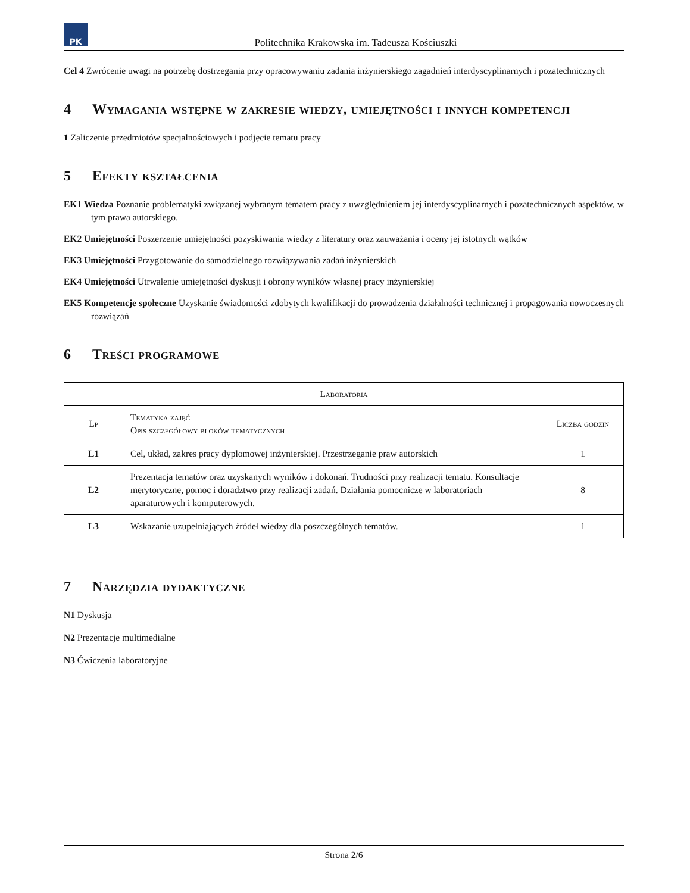PK
Politechnika Krakowska im. Tadeusza Kościuszki
Cel 4 Zwrócenie uwagi na potrzebę dostrzegania przy opracowywaniu zadania inżynierskiego zagadnień interdyscyplinarnych i pozatechnicznych
4 Wymagania wstępne w zakresie wiedzy, umiejętności i innych kompetencji
1 Zaliczenie przedmiotów specjalnościowych i podjęcie tematu pracy
5 Efekty kształcenia
EK1 Wiedza Poznanie problematyki związanej wybranym tematem pracy z uwzględnieniem jej interdyscyplinarnych i pozatechnicznych aspektów, w tym prawa autorskiego.
EK2 Umiejętności Poszerzenie umiejętności pozyskiwania wiedzy z literatury oraz zauważania i oceny jej istotnych wątków
EK3 Umiejętności Przygotowanie do samodzielnego rozwiązywania zadań inżynierskich
EK4 Umiejętności Utrwalenie umiejętności dyskusji i obrony wyników własnej pracy inżynierskiej
EK5 Kompetencje społeczne Uzyskanie świadomości zdobytych kwalifikacji do prowadzenia działalności technicznej i propagowania nowoczesnych rozwiązań
6 Treści programowe
| Laboratoria | | |
| --- | --- | --- |
| Lp | Tematyka zajęć Opis szczegółowy bloków tematycznych | Liczba godzin |
| L1 | Cel, układ, zakres pracy dyplomowej inżynierskiej. Przestrzeganie praw autorskich | 1 |
| L2 | Prezentacja tematów oraz uzyskanych wyników i dokonań. Trudności przy realizacji tematu. Konsultacje merytoryczne, pomoc i doradztwo przy realizacji zadań. Działania pomocnicze w laboratoriach aparaturowych i komputerowych. | 8 |
| L3 | Wskazanie uzupełniających źródeł wiedzy dla poszczególnych tematów. | 1 |
7 Narzędzia dydaktyczne
N1 Dyskusja
N2 Prezentacje multimedialne
N3 Ćwiczenia laboratoryjne
Strona 2/6